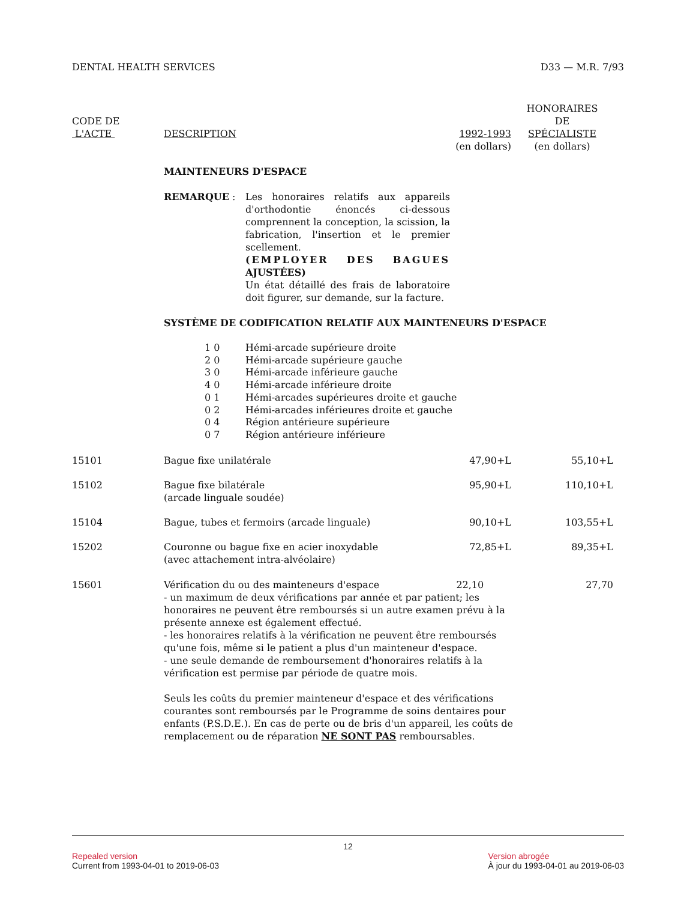DENTAL HEALTH SERVICES D33 — M.R. 7/93
| CODE DE L'ACTE | DESCRIPTION | 1992-1993 (en dollars) | HONORAIRES DE SPÉCIALISTE (en dollars) |
| --- | --- | --- | --- |
| | MAINTENEURS D'ESPACE | | |
| | REMARQUE : Les honoraires relatifs aux appareils d'orthodontie énoncés ci-dessous comprennent la conception, la scission, la fabrication, l'insertion et le premier scellement. (EMPLOYER DES BAGUES AJUSTÉES) Un état détaillé des frais de laboratoire doit figurer, sur demande, sur la facture. | | |
| | SYSTÈME DE CODIFICATION RELATIF AUX MAINTENEURS D'ESPACE | | |
| | / 1 0 / Hémi-arcade supérieure droite / / 2 0 / Hémi-arcade supérieure gauche / / 3 0 / Hémi-arcade inférieure gauche / / 4 0 / Hémi-arcade inférieure droite / / 0 1 / Hémi-arcades supérieures droite et gauche / / 0 2 / Hémi-arcades inférieures droite et gauche / / 0 4 / Région antérieure supérieure / / 0 7 / Région antérieure inférieure / | | |
| 15101 | Bague fixe unilatérale | 47,90+L | 55,10+L |
| 15102 | Bague fixe bilatérale (arcade linguale soudée) | 95,90+L | 110,10+L |
| 15104 | Bague, tubes et fermoirs (arcade linguale) | 90,10+L | 103,55+L |
| 15202 | Couronne ou bague fixe en acier inoxydable (avec attachement intra-alvéolaire) | 72,85+L | 89,35+L |
| 15601 | Vérification du ou des mainteneurs d'espace - un maximum de deux vérifications par année et par patient; les honoraires ne peuvent être remboursés si un autre examen prévu à la présente annexe est également effectué. - les honoraires relatifs à la vérification ne peuvent être remboursés qu'une fois, même si le patient a plus d'un mainteneur d'espace. - une seule demande de remboursement d'honoraires relatifs à la vérification est permise par période de quatre mois. 22,10 27,70 Seuls les coûts du premier mainteneur d'espace et des vérifications courantes sont remboursés par le Programme de soins dentaires pour enfants (P.S.D.E.). En cas de perte ou de bris d'un appareil, les coûts de remplacement ou de réparation NE SONT PAS remboursables. | | |
12
Repealed version
Current from 1993-04-01 to 2019-06-03
Version abrogée
À jour du 1993-04-01 au 2019-06-03